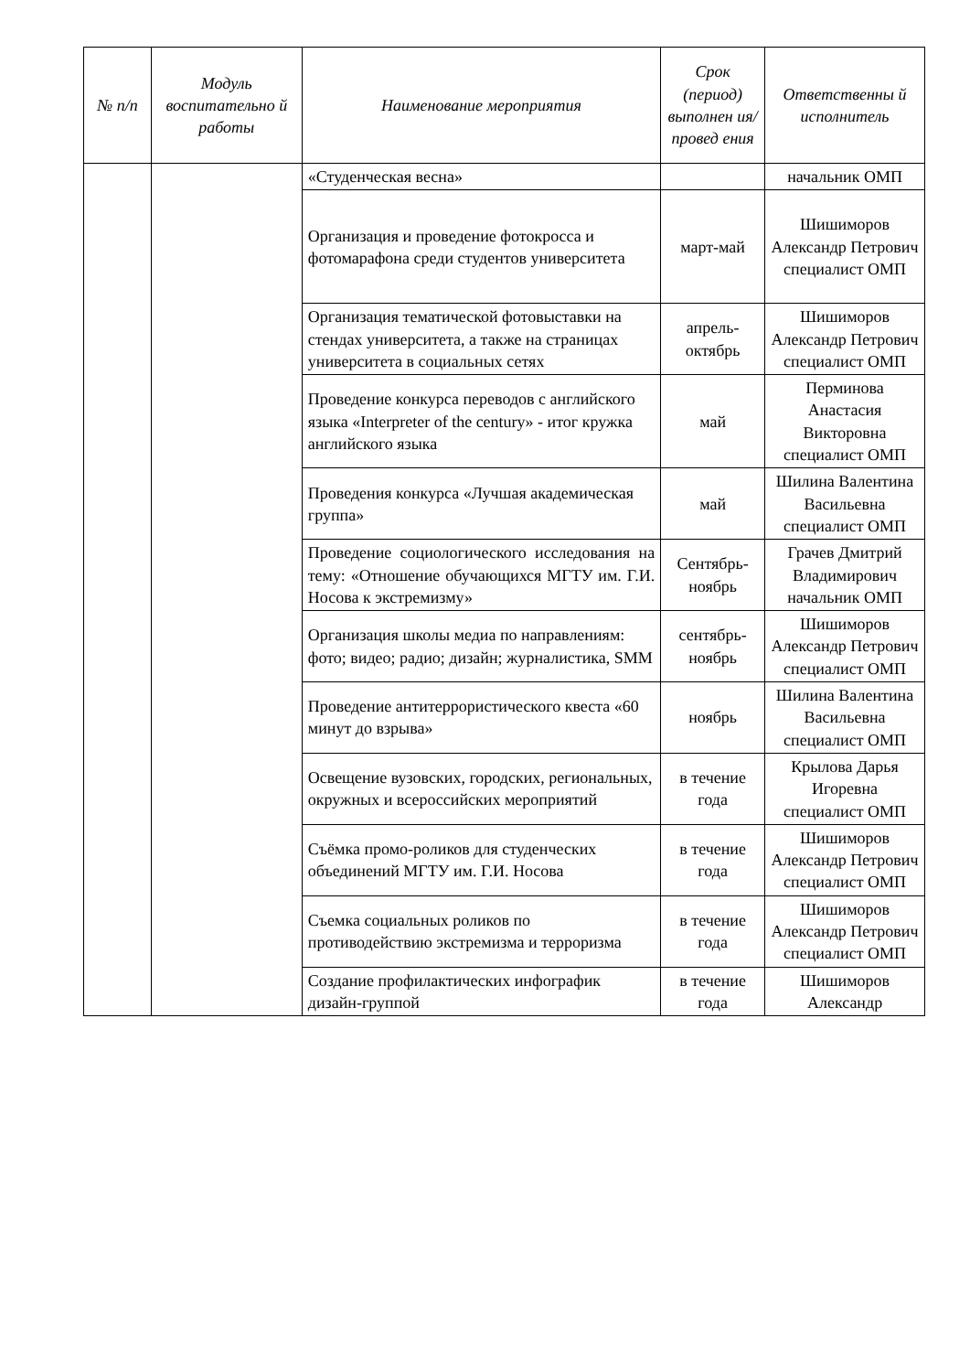| № п/п | Модуль воспитательно й работы | Наименование мероприятия | Срок (период) выполнен ия/провед ения | Ответственны й исполнитель |
| --- | --- | --- | --- | --- |
| | | «Студенческая весна» | | начальник ОМП |
| | | Организация и проведение фотокросса и фотомарафона среди студентов университета | март-май | Шишиморов Александр Петрович специалист ОМП |
| | | Организация тематической фотовыставки на стендах университета, а также на страницах университета в социальных сетях | апрель-октябрь | Шишиморов Александр Петрович специалист ОМП |
| | | Проведение конкурса переводов с английского языка «Interpreter of the century» - итог кружка английского языка | май | Перминова Анастасия Викторовна специалист ОМП |
| | | Проведения конкурса «Лучшая академическая группа» | май | Шилина Валентина Васильевна специалист ОМП |
| | | Проведение социологического исследования на тему: «Отношение обучающихся МГТУ им. Г.И. Носова к экстремизму» | Сентябрь-ноябрь | Грачев Дмитрий Владимирович начальник ОМП |
| | | Организация школы медиа по направлениям: фото; видео; радио; дизайн; журналистика, SMM | сентябрь-ноябрь | Шишиморов Александр Петрович специалист ОМП |
| | | Проведение антитеррористического квеста «60 минут до взрыва» | ноябрь | Шилина Валентина Васильевна специалист ОМП |
| | | Освещение вузовских, городских, региональных, окружных и всероссийских мероприятий | в течение года | Крылова Дарья Игоревна специалист ОМП |
| | | Съёмка промо-роликов для студенческих объединений МГТУ им. Г.И. Носова | в течение года | Шишиморов Александр Петрович специалист ОМП |
| | | Съемка социальных роликов по противодействию экстремизма и терроризма | в течение года | Шишиморов Александр Петрович специалист ОМП |
| | | Создание профилактических инфографик дизайн-группой | в течение года | Шишиморов Александр |